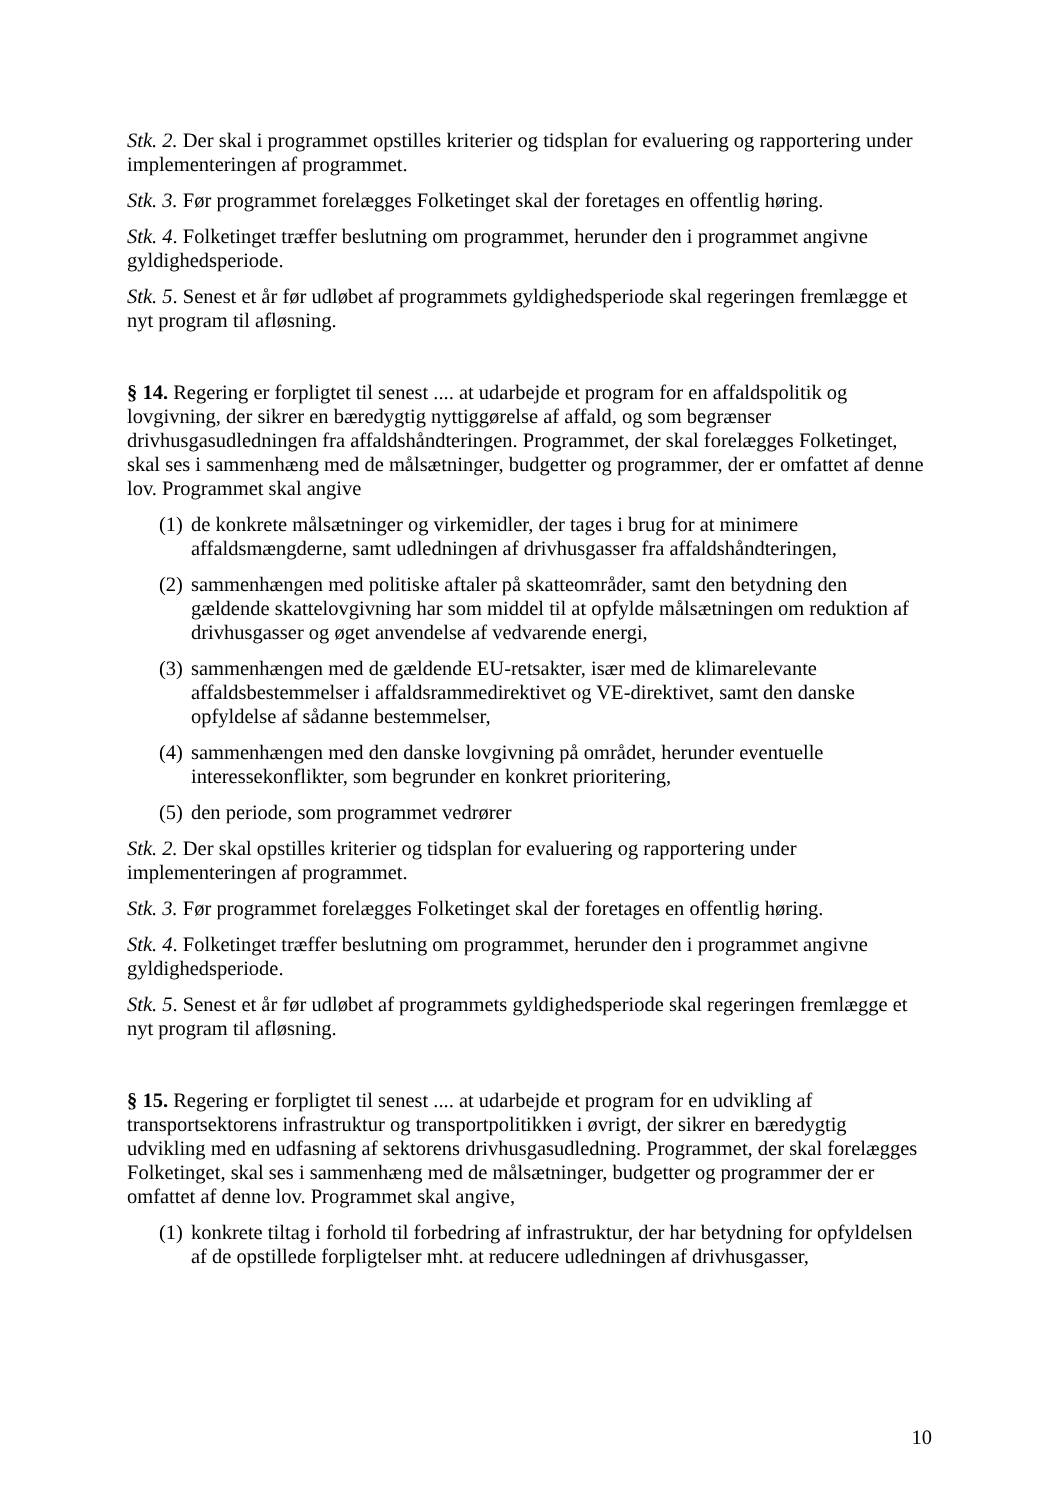Stk. 2. Der skal i programmet opstilles kriterier og tidsplan for evaluering og rapportering under implementeringen af programmet.
Stk. 3. Før programmet forelægges Folketinget skal der foretages en offentlig høring.
Stk. 4. Folketinget træffer beslutning om programmet, herunder den i programmet angivne gyldighedsperiode.
Stk. 5. Senest et år før udløbet af programmets gyldighedsperiode skal regeringen fremlægge et nyt program til afløsning.
§ 14. Regering er forpligtet til senest .... at udarbejde et program for en affaldspolitik og lovgivning, der sikrer en bæredygtig nyttiggørelse af affald, og som begrænser drivhusgasudledningen fra affaldshåndteringen. Programmet, der skal forelægges Folketinget, skal ses i sammenhæng med de målsætninger, budgetter og programmer, der er omfattet af denne lov. Programmet skal angive
(1) de konkrete målsætninger og virkemidler, der tages i brug for at minimere affaldsmængderne, samt udledningen af drivhusgasser fra affaldshåndteringen,
(2) sammenhængen med politiske aftaler på skatteområder, samt den betydning den gældende skattelovgivning har som middel til at opfylde målsætningen om reduktion af drivhusgasser og øget anvendelse af vedvarende energi,
(3) sammenhængen med de gældende EU-retsakter, især med de klimarelevante affaldsbestemmelser i affaldsrammedirektivet og VE-direktivet, samt den danske opfyldelse af sådanne bestemmelser,
(4) sammenhængen med den danske lovgivning på området, herunder eventuelle interessekonflikter, som begrunder en konkret prioritering,
(5) den periode, som programmet vedrører
Stk. 2. Der skal opstilles kriterier og tidsplan for evaluering og rapportering under implementeringen af programmet.
Stk. 3. Før programmet forelægges Folketinget skal der foretages en offentlig høring.
Stk. 4. Folketinget træffer beslutning om programmet, herunder den i programmet angivne gyldighedsperiode.
Stk. 5. Senest et år før udløbet af programmets gyldighedsperiode skal regeringen fremlægge et nyt program til afløsning.
§ 15. Regering er forpligtet til senest .... at udarbejde et program for en udvikling af transportsektorens infrastruktur og transportpolitikken i øvrigt, der sikrer en bæredygtig udvikling med en udfasning af sektorens drivhusgasudledning. Programmet, der skal forelægges Folketinget, skal ses i sammenhæng med de målsætninger, budgetter og programmer der er omfattet af denne lov. Programmet skal angive,
(1) konkrete tiltag i forhold til forbedring af infrastruktur, der har betydning for opfyldelsen af de opstillede forpligtelser mht. at reducere udledningen af drivhusgasser,
10